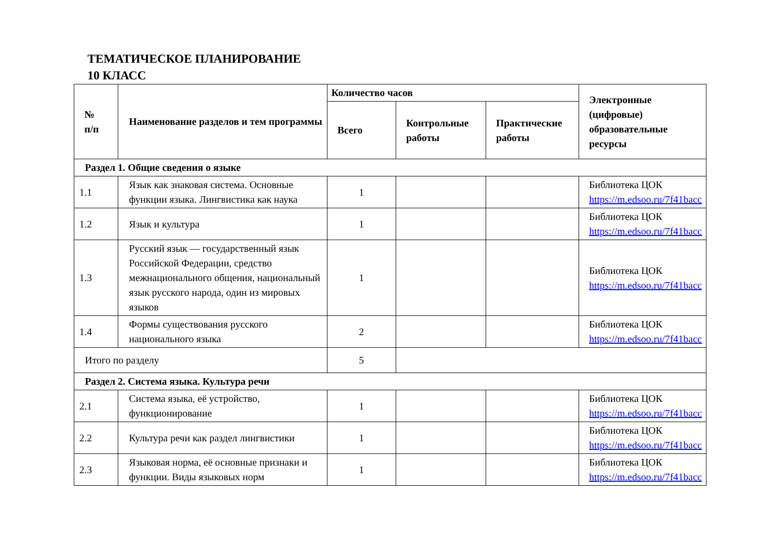ТЕМАТИЧЕСКОЕ ПЛАНИРОВАНИЕ
10 КЛАСС
| № п/п | Наименование разделов и тем программы | Количество часов | | | Электронные (цифровые) образовательные ресурсы |
| --- | --- | --- | --- | --- | --- |
| | | Всего | Контрольные работы | Практические работы | |
| Раздел 1. Общие сведения о языке | | | | | |
| 1.1 | Язык как знаковая система. Основные функции языка. Лингвистика как наука | 1 | | | Библиотека ЦОК https://m.edsoo.ru/7f41bacc |
| 1.2 | Язык и культура | 1 | | | Библиотека ЦОК https://m.edsoo.ru/7f41bacc |
| 1.3 | Русский язык — государственный язык Российской Федерации, средство межнационального общения, национальный язык русского народа, один из мировых языков | 1 | | | Библиотека ЦОК https://m.edsoo.ru/7f41bacc |
| 1.4 | Формы существования русского национального языка | 2 | | | Библиотека ЦОК https://m.edsoo.ru/7f41bacc |
| Итого по разделу | | 5 | | | |
| Раздел 2. Система языка. Культура речи | | | | | |
| 2.1 | Система языка, её устройство, функционирование | 1 | | | Библиотека ЦОК https://m.edsoo.ru/7f41bacc |
| 2.2 | Культура речи как раздел лингвистики | 1 | | | Библиотека ЦОК https://m.edsoo.ru/7f41bacc |
| 2.3 | Языковая норма, её основные признаки и функции. Виды языковых норм | 1 | | | Библиотека ЦОК https://m.edsoo.ru/7f41bacc |